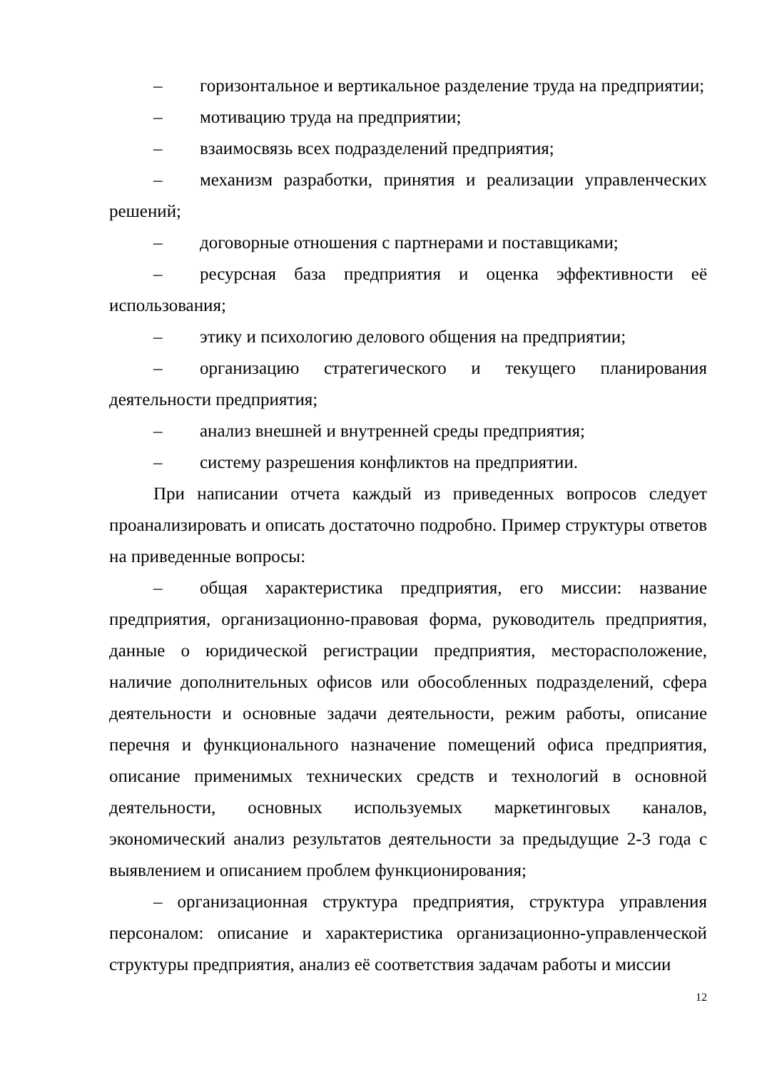– горизонтальное и вертикальное разделение труда на предприятии;
– мотивацию труда на предприятии;
– взаимосвязь всех подразделений предприятия;
– механизм разработки, принятия и реализации управленческих решений;
– договорные отношения с партнерами и поставщиками;
– ресурсная база предприятия и оценка эффективности её использования;
– этику и психологию делового общения на предприятии;
– организацию стратегического и текущего планирования деятельности предприятия;
– анализ внешней и внутренней среды предприятия;
– систему разрешения конфликтов на предприятии.
При написании отчета каждый из приведенных вопросов следует проанализировать и описать достаточно подробно. Пример структуры ответов на приведенные вопросы:
– общая характеристика предприятия, его миссии: название предприятия, организационно-правовая форма, руководитель предприятия, данные о юридической регистрации предприятия, месторасположение, наличие дополнительных офисов или обособленных подразделений, сфера деятельности и основные задачи деятельности, режим работы, описание перечня и функционального назначение помещений офиса предприятия, описание применимых технических средств и технологий в основной деятельности, основных используемых маркетинговых каналов, экономический анализ результатов деятельности за предыдущие 2-3 года с выявлением и описанием проблем функционирования;
– организационная структура предприятия, структура управления персоналом: описание и характеристика организационно-управленческой структуры предприятия, анализ её соответствия задачам работы и миссии
12